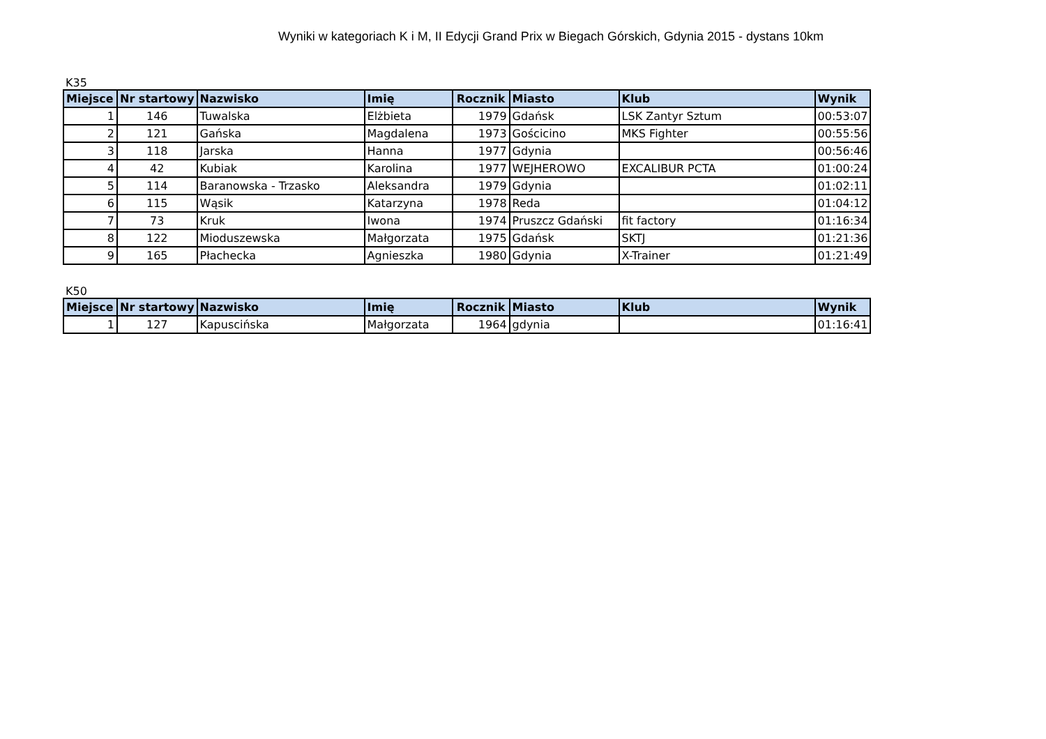Wyniki w kategoriach K i M, II Edycji Grand Prix w Biegach Górskich, Gdynia 2015 - dystans 10km
K35
| Miejsce | Nr startowy | Nazwisko | Imię | Rocznik | Miasto | Klub | Wynik |
| --- | --- | --- | --- | --- | --- | --- | --- |
| 1 | 146 | Tuwalska | Elżbieta | 1979 | Gdańsk | LSK Zantyr Sztum | 00:53:07 |
| 2 | 121 | Gańska | Magdalena | 1973 | Gościcino | MKS Fighter | 00:55:56 |
| 3 | 118 | Jarska | Hanna | 1977 | Gdynia | | 00:56:46 |
| 4 | 42 | Kubiak | Karolina | 1977 | WEJHEROWO | EXCALIBUR PCTA | 01:00:24 |
| 5 | 114 | Baranowska - Trzasko | Aleksandra | 1979 | Gdynia | | 01:02:11 |
| 6 | 115 | Wąsik | Katarzyna | 1978 | Reda | | 01:04:12 |
| 7 | 73 | Kruk | Iwona | 1974 | Pruszcz Gdański | fit factory | 01:16:34 |
| 8 | 122 | Mioduszewska | Małgorzata | 1975 | Gdańsk | SKTJ | 01:21:36 |
| 9 | 165 | Płachecka | Agnieszka | 1980 | Gdynia | X-Trainer | 01:21:49 |
K50
| Miejsce | Nr startowy | Nazwisko | Imię | Rocznik | Miasto | Klub | Wynik |
| --- | --- | --- | --- | --- | --- | --- | --- |
| 1 | 127 | Kapuscińska | Małgorzata | 1964 | gdynia | | 01:16:41 |